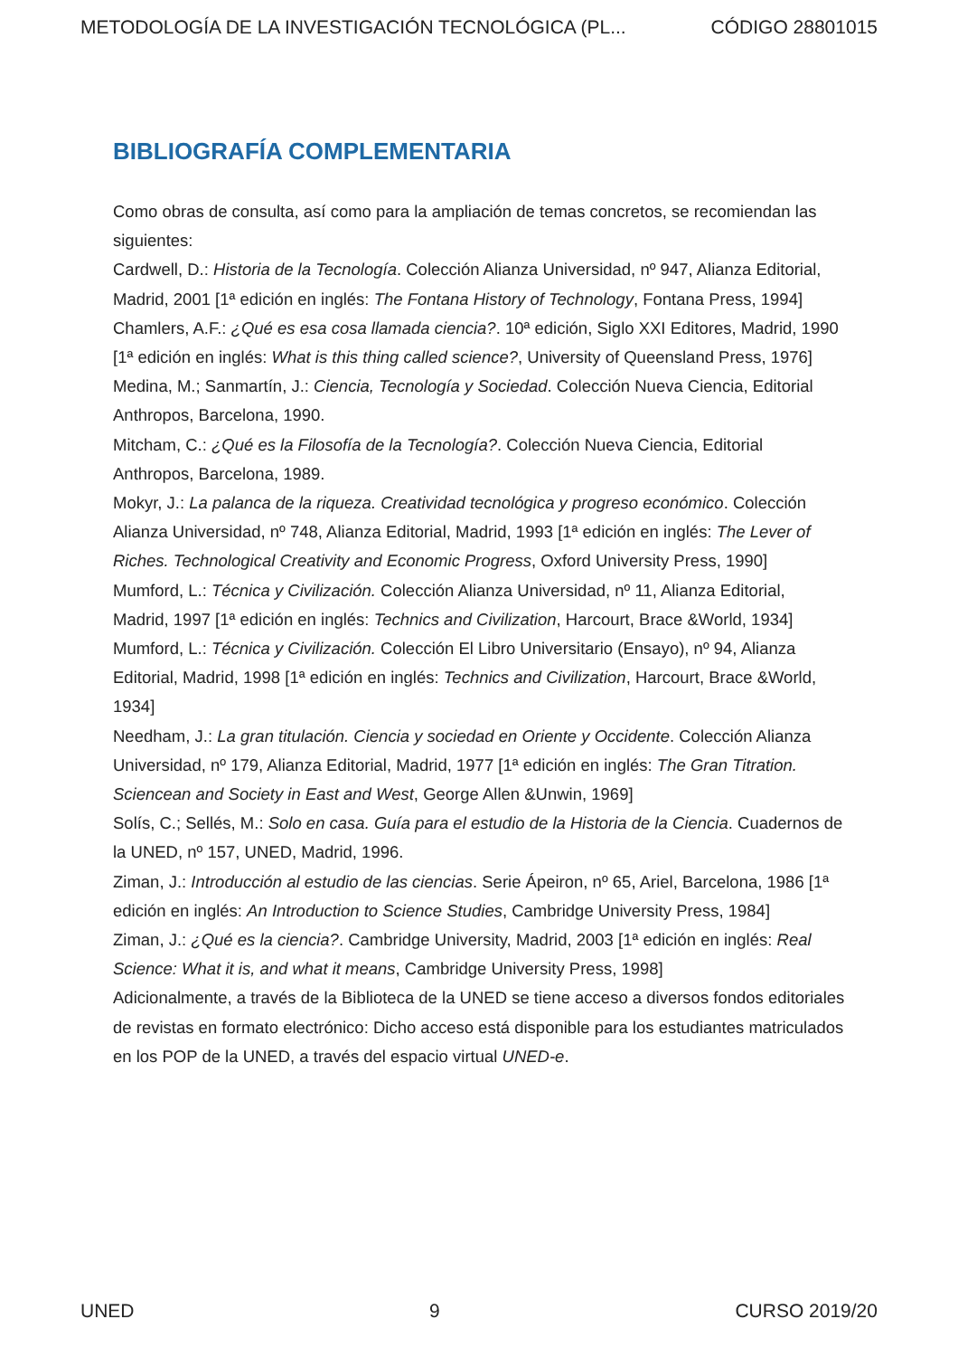METODOLOGÍA DE LA INVESTIGACIÓN TECNOLÓGICA (PL... CÓDIGO 28801015
BIBLIOGRAFÍA COMPLEMENTARIA
Como obras de consulta, así como para la ampliación de temas concretos, se recomiendan las siguientes:
Cardwell, D.: Historia de la Tecnología. Colección Alianza Universidad, nº 947, Alianza Editorial, Madrid, 2001 [1ª edición en inglés: The Fontana History of Technology, Fontana Press, 1994]
Chamlers, A.F.: ¿Qué es esa cosa llamada ciencia?. 10ª edición, Siglo XXI Editores, Madrid, 1990 [1ª edición en inglés: What is this thing called science?, University of Queensland Press, 1976]
Medina, M.; Sanmartín, J.: Ciencia, Tecnología y Sociedad. Colección Nueva Ciencia, Editorial Anthropos, Barcelona, 1990.
Mitcham, C.: ¿Qué es la Filosofía de la Tecnología?. Colección Nueva Ciencia, Editorial Anthropos, Barcelona, 1989.
Mokyr, J.: La palanca de la riqueza. Creatividad tecnológica y progreso económico. Colección Alianza Universidad, nº 748, Alianza Editorial, Madrid, 1993 [1ª edición en inglés: The Lever of Riches. Technological Creativity and Economic Progress, Oxford University Press, 1990]
Mumford, L.: Técnica y Civilización. Colección Alianza Universidad, nº 11, Alianza Editorial, Madrid, 1997 [1ª edición en inglés: Technics and Civilization, Harcourt, Brace &World, 1934]
Mumford, L.: Técnica y Civilización. Colección El Libro Universitario (Ensayo), nº 94, Alianza Editorial, Madrid, 1998 [1ª edición en inglés: Technics and Civilization, Harcourt, Brace &World, 1934]
Needham, J.: La gran titulación. Ciencia y sociedad en Oriente y Occidente. Colección Alianza Universidad, nº 179, Alianza Editorial, Madrid, 1977 [1ª edición en inglés: The Gran Titration. Sciencean and Society in East and West, George Allen &Unwin, 1969]
Solís, C.; Sellés, M.: Solo en casa. Guía para el estudio de la Historia de la Ciencia. Cuadernos de la UNED, nº 157, UNED, Madrid, 1996.
Ziman, J.: Introducción al estudio de las ciencias. Serie Ápeiron, nº 65, Ariel, Barcelona, 1986 [1ª edición en inglés: An Introduction to Science Studies, Cambridge University Press, 1984]
Ziman, J.: ¿Qué es la ciencia?. Cambridge University, Madrid, 2003 [1ª edición en inglés: Real Science: What it is, and what it means, Cambridge University Press, 1998]
Adicionalmente, a través de la Biblioteca de la UNED se tiene acceso a diversos fondos editoriales de revistas en formato electrónico: Dicho acceso está disponible para los estudiantes matriculados en los POP de la UNED, a través del espacio virtual UNED-e.
UNED 9 CURSO 2019/20